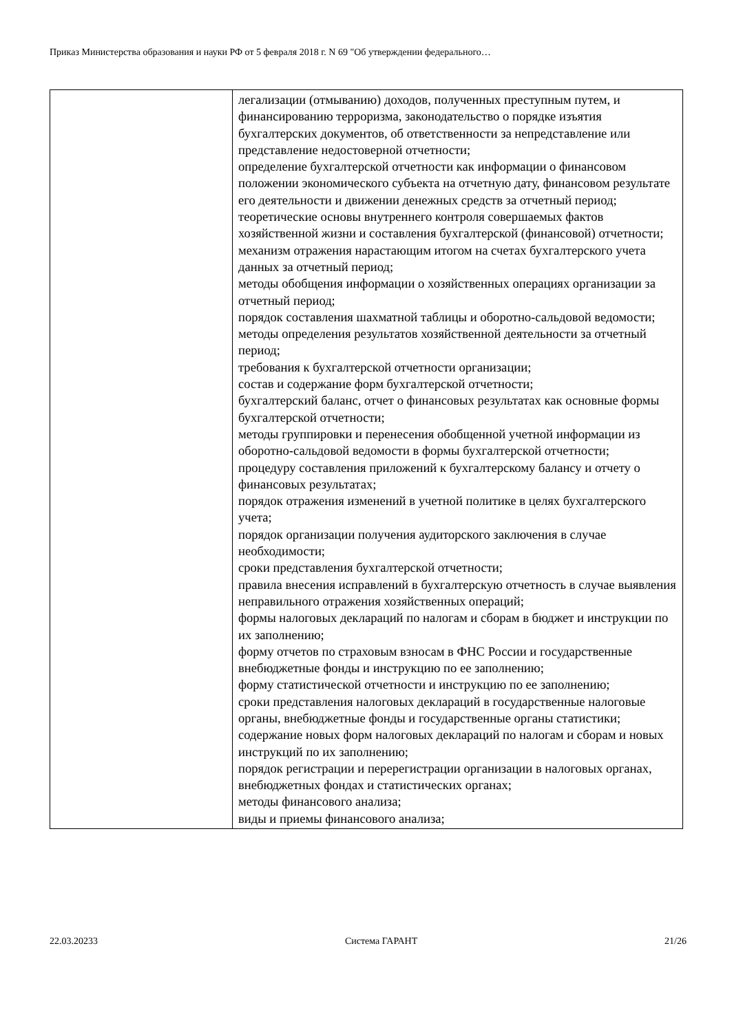Приказ Министерства образования и науки РФ от 5 февраля 2018 г. N 69 "Об утверждении федерального…
| | легализации (отмыванию) доходов, полученных преступным путем, и финансированию терроризма, законодательство о порядке изъятия бухгалтерских документов, об ответственности за непредставление или представление недостоверной отчетности; определение бухгалтерской отчетности как информации о финансовом положении экономического субъекта на отчетную дату, финансовом результате его деятельности и движении денежных средств за отчетный период; теоретические основы внутреннего контроля совершаемых фактов хозяйственной жизни и составления бухгалтерской (финансовой) отчетности; механизм отражения нарастающим итогом на счетах бухгалтерского учета данных за отчетный период; методы обобщения информации о хозяйственных операциях организации за отчетный период; порядок составления шахматной таблицы и оборотно-сальдовой ведомости; методы определения результатов хозяйственной деятельности за отчетный период; требования к бухгалтерской отчетности организации; состав и содержание форм бухгалтерской отчетности; бухгалтерский баланс, отчет о финансовых результатах как основные формы бухгалтерской отчетности; методы группировки и перенесения обобщенной учетной информации из оборотно-сальдовой ведомости в формы бухгалтерской отчетности; процедуру составления приложений к бухгалтерскому балансу и отчету о финансовых результатах; порядок отражения изменений в учетной политике в целях бухгалтерского учета; порядок организации получения аудиторского заключения в случае необходимости; сроки представления бухгалтерской отчетности; правила внесения исправлений в бухгалтерскую отчетность в случае выявления неправильного отражения хозяйственных операций; формы налоговых деклараций по налогам и сборам в бюджет и инструкции по их заполнению; форму отчетов по страховым взносам в ФНС России и государственные внебюджетные фонды и инструкцию по ее заполнению; форму статистической отчетности и инструкцию по ее заполнению; сроки представления налоговых деклараций в государственные налоговые органы, внебюджетные фонды и государственные органы статистики; содержание новых форм налоговых деклараций по налогам и сборам и новых инструкций по их заполнению; порядок регистрации и перерегистрации организации в налоговых органах, внебюджетных фондах и статистических органах; методы финансового анализа; виды и приемы финансового анализа; |
22.03.20233 Система ГАРАНТ 21/26